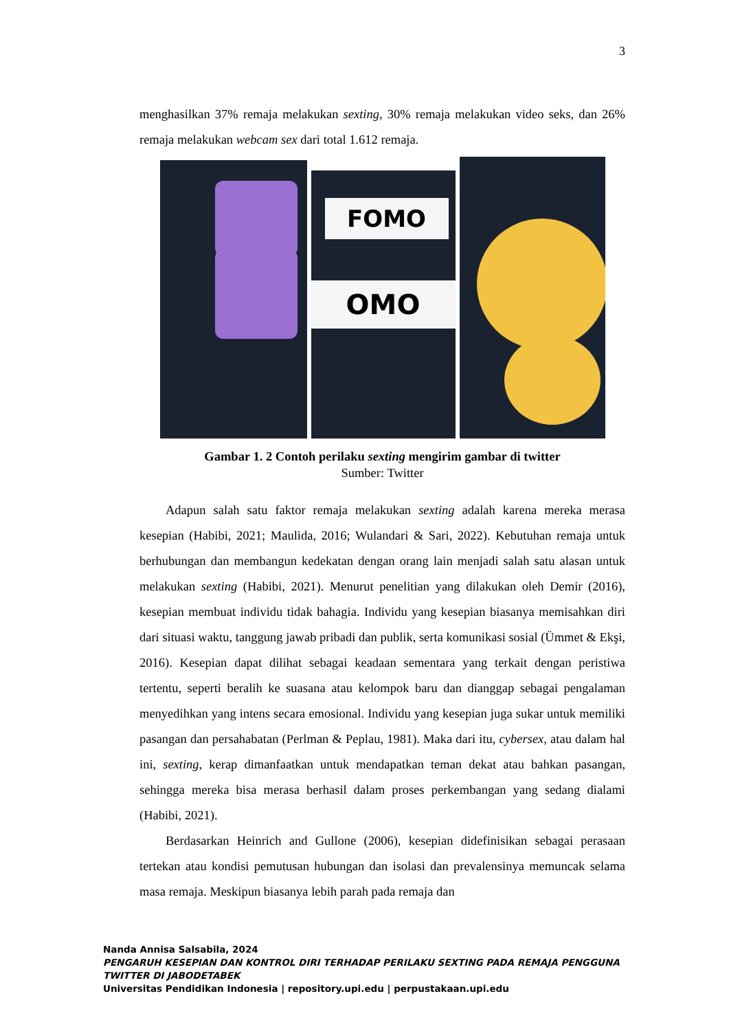3
menghasilkan 37% remaja melakukan sexting, 30% remaja melakukan video seks, dan 26% remaja melakukan webcam sex dari total 1.612 remaja.
FOMO
OMO
Gambar 1. 2 Contoh perilaku sexting mengirim gambar di twitter
Sumber: Twitter
Adapun salah satu faktor remaja melakukan sexting adalah karena mereka merasa kesepian (Habibi, 2021; Maulida, 2016; Wulandari & Sari, 2022). Kebutuhan remaja untuk berhubungan dan membangun kedekatan dengan orang lain menjadi salah satu alasan untuk melakukan sexting (Habibi, 2021). Menurut penelitian yang dilakukan oleh Demir (2016), kesepian membuat individu tidak bahagia. Individu yang kesepian biasanya memisahkan diri dari situasi waktu, tanggung jawab pribadi dan publik, serta komunikasi sosial (Ümmet & Ekşi, 2016). Kesepian dapat dilihat sebagai keadaan sementara yang terkait dengan peristiwa tertentu, seperti beralih ke suasana atau kelompok baru dan dianggap sebagai pengalaman menyedihkan yang intens secara emosional. Individu yang kesepian juga sukar untuk memiliki pasangan dan persahabatan (Perlman & Peplau, 1981). Maka dari itu, cybersex, atau dalam hal ini, sexting, kerap dimanfaatkan untuk mendapatkan teman dekat atau bahkan pasangan, sehingga mereka bisa merasa berhasil dalam proses perkembangan yang sedang dialami (Habibi, 2021).
Berdasarkan Heinrich and Gullone (2006), kesepian didefinisikan sebagai perasaan tertekan atau kondisi pemutusan hubungan dan isolasi dan prevalensinya memuncak selama masa remaja. Meskipun biasanya lebih parah pada remaja dan
Nanda Annisa Salsabila, 2024
PENGARUH KESEPIAN DAN KONTROL DIRI TERHADAP PERILAKU SEXTING PADA REMAJA PENGGUNA TWITTER DI JABODETABEK
Universitas Pendidikan Indonesia | repository.upi.edu | perpustakaan.upi.edu